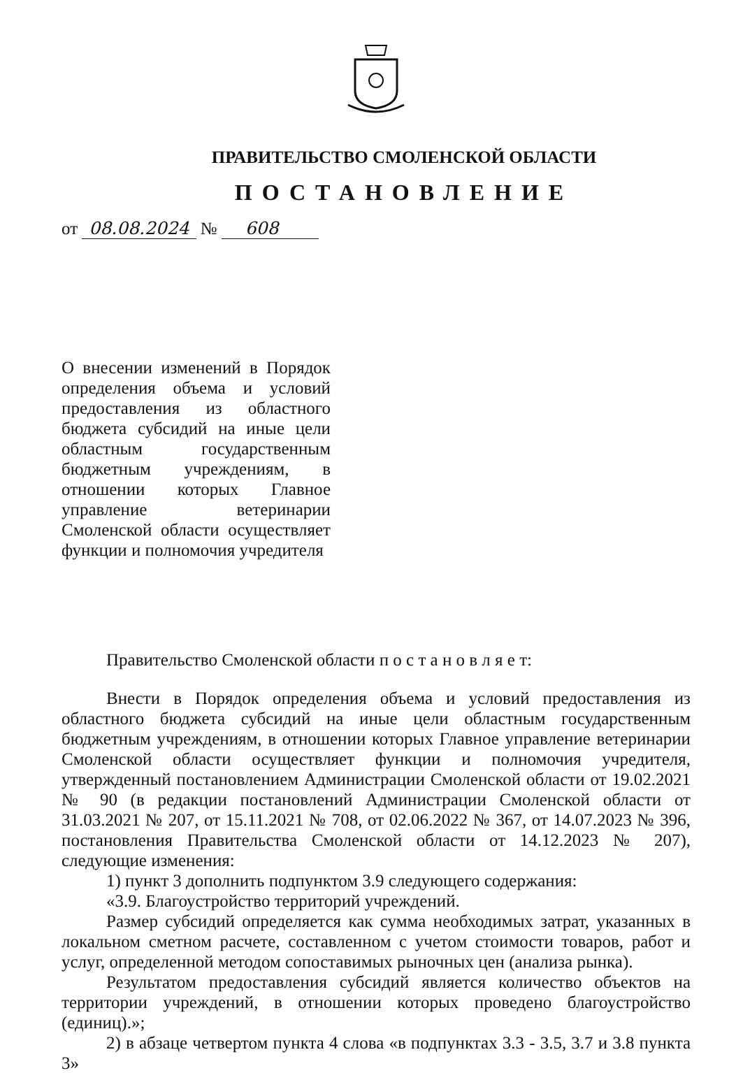ПРАВИТЕЛЬСТВО СМОЛЕНСКОЙ ОБЛАСТИ
ПОСТАНОВЛЕНИЕ
от 08.08.2024 № 608
О внесении изменений в Порядок определения объема и условий предоставления из областного бюджета субсидий на иные цели областным государственным бюджетным учреждениям, в отношении которых Главное управление ветеринарии Смоленской области осуществляет функции и полномочия учредителя
Правительство Смоленской области п о с т а н о в л я е т:
Внести в Порядок определения объема и условий предоставления из областного бюджета субсидий на иные цели областным государственным бюджетным учреждениям, в отношении которых Главное управление ветеринарии Смоленской области осуществляет функции и полномочия учредителя, утвержденный постановлением Администрации Смоленской области от 19.02.2021 № 90 (в редакции постановлений Администрации Смоленской области от 31.03.2021 № 207, от 15.11.2021 № 708, от 02.06.2022 № 367, от 14.07.2023 № 396, постановления Правительства Смоленской области от 14.12.2023 № 207), следующие изменения:
1) пункт 3 дополнить подпунктом 3.9 следующего содержания:
«3.9. Благоустройство территорий учреждений.
Размер субсидий определяется как сумма необходимых затрат, указанных в локальном сметном расчете, составленном с учетом стоимости товаров, работ и услуг, определенной методом сопоставимых рыночных цен (анализа рынка).
Результатом предоставления субсидий является количество объектов на территории учреждений, в отношении которых проведено благоустройство (единиц).»;
2) в абзаце четвертом пункта 4 слова «в подпунктах 3.3 - 3.5, 3.7 и 3.8 пункта 3»